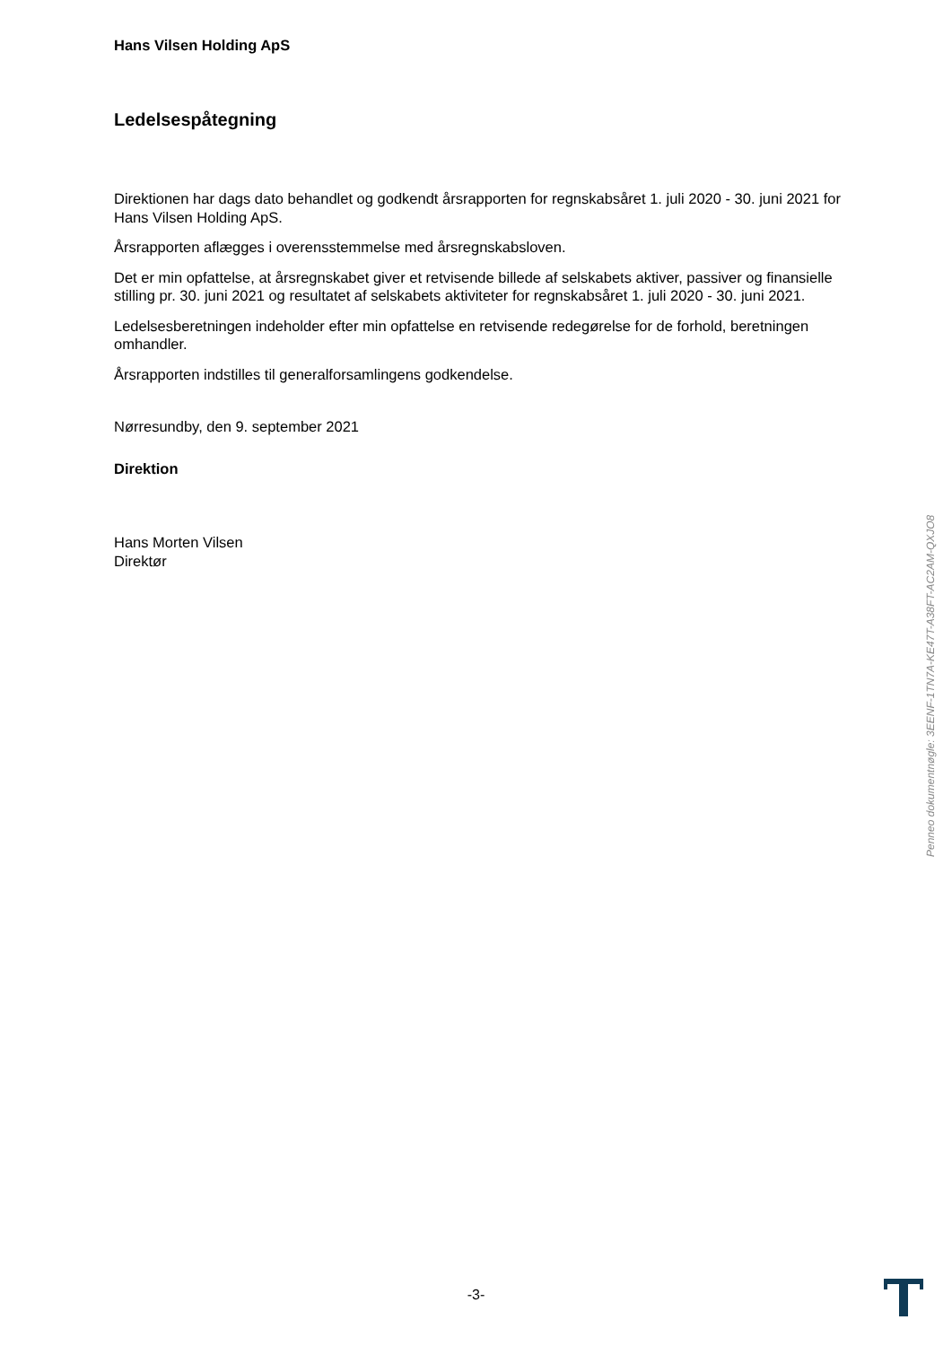Hans Vilsen Holding ApS
Ledelsespåtegning
Direktionen har dags dato behandlet og godkendt årsrapporten for regnskabsåret 1. juli 2020 - 30. juni 2021 for Hans Vilsen Holding ApS.
Årsrapporten aflægges i overensstemmelse med årsregnskabsloven.
Det er min opfattelse, at årsregnskabet giver et retvisende billede af selskabets aktiver, passiver og finansielle stilling pr. 30. juni 2021 og resultatet af selskabets aktiviteter for regnskabsåret 1. juli 2020 - 30. juni 2021.
Ledelsesberetningen indeholder efter min opfattelse en retvisende redegørelse for de forhold, beretningen omhandler.
Årsrapporten indstilles til generalforsamlingens godkendelse.
Nørresundby, den 9. september 2021
Direktion
Hans Morten Vilsen
Direktør
Penneo dokumentnøgle: 3EENF-1TN7A-KE47T-A38FT-AC2AM-QXJO8
-3-